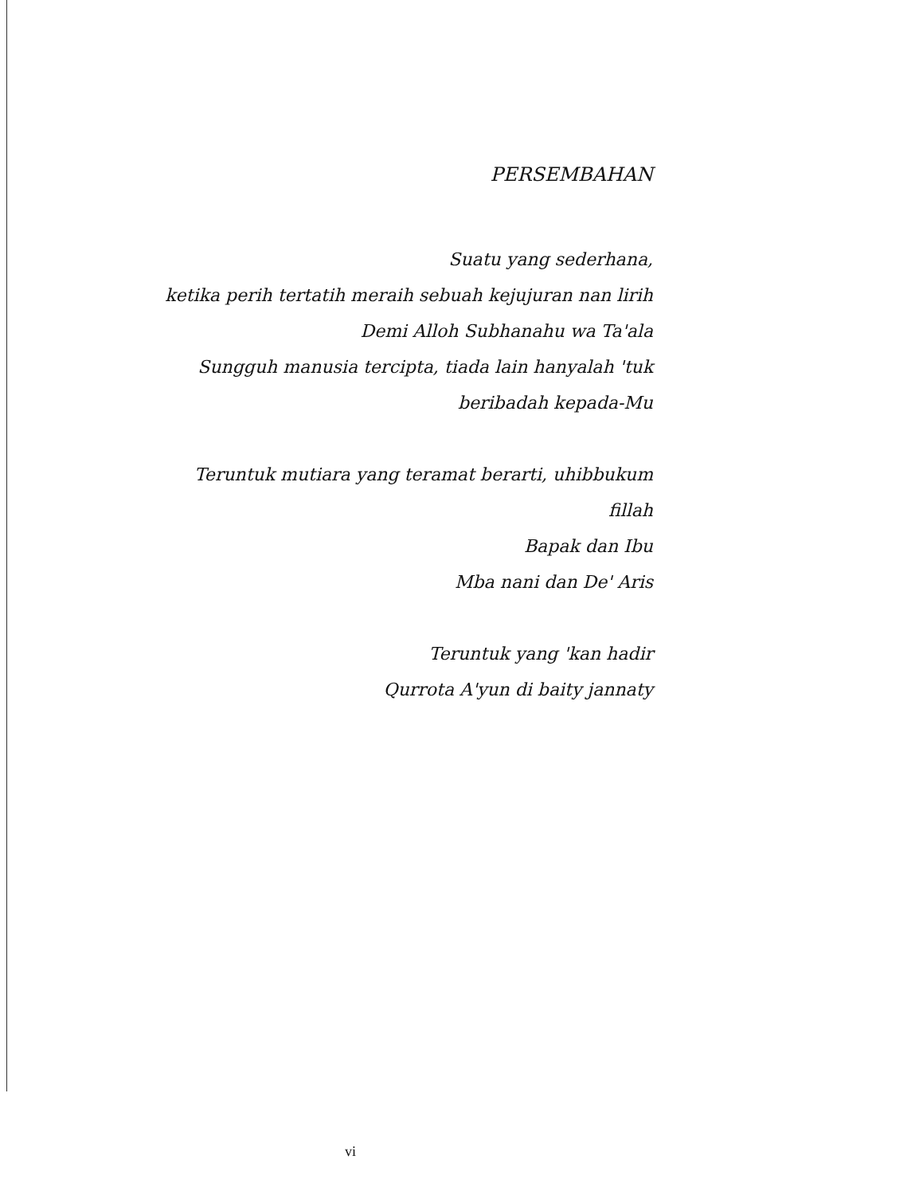PERSEMBAHAN
Suatu yang sederhana,
ketika perih tertatih meraih sebuah kejujuran nan lirih
Demi Alloh Subhanahu wa Ta'ala
Sungguh manusia tercipta, tiada lain hanyalah 'tuk
beribadah kepada-Mu
Teruntuk mutiara yang teramat berarti, uhibbukum
fillah
Bapak dan Ibu
Mba nani dan De' Aris
Teruntuk yang 'kan hadir
Qurrota A'yun di baity jannaty
vi